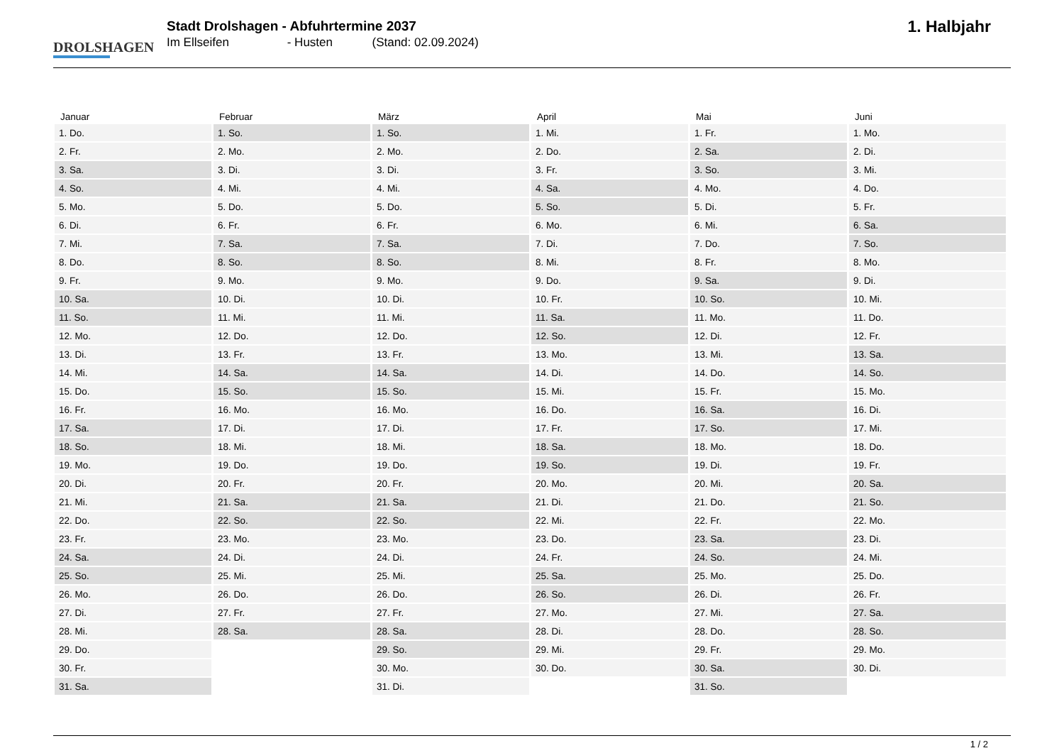DROLSHAGEN
Stadt Drolshagen - Abfuhrtermine 2037
Im Ellseifen - Husten (Stand: 02.09.2024)
1. Halbjahr
| Januar | Februar | März | April | Mai | Juni |
| --- | --- | --- | --- | --- | --- |
| 1. Do. | 1. So. | 1. So. | 1. Mi. | 1. Fr. | 1. Mo. |
| 2. Fr. | 2. Mo. | 2. Mo. | 2. Do. | 2. Sa. | 2. Di. |
| 3. Sa. | 3. Di. | 3. Di. | 3. Fr. | 3. So. | 3. Mi. |
| 4. So. | 4. Mi. | 4. Mi. | 4. Sa. | 4. Mo. | 4. Do. |
| 5. Mo. | 5. Do. | 5. Do. | 5. So. | 5. Di. | 5. Fr. |
| 6. Di. | 6. Fr. | 6. Fr. | 6. Mo. | 6. Mi. | 6. Sa. |
| 7. Mi. | 7. Sa. | 7. Sa. | 7. Di. | 7. Do. | 7. So. |
| 8. Do. | 8. So. | 8. So. | 8. Mi. | 8. Fr. | 8. Mo. |
| 9. Fr. | 9. Mo. | 9. Mo. | 9. Do. | 9. Sa. | 9. Di. |
| 10. Sa. | 10. Di. | 10. Di. | 10. Fr. | 10. So. | 10. Mi. |
| 11. So. | 11. Mi. | 11. Mi. | 11. Sa. | 11. Mo. | 11. Do. |
| 12. Mo. | 12. Do. | 12. Do. | 12. So. | 12. Di. | 12. Fr. |
| 13. Di. | 13. Fr. | 13. Fr. | 13. Mo. | 13. Mi. | 13. Sa. |
| 14. Mi. | 14. Sa. | 14. Sa. | 14. Di. | 14. Do. | 14. So. |
| 15. Do. | 15. So. | 15. So. | 15. Mi. | 15. Fr. | 15. Mo. |
| 16. Fr. | 16. Mo. | 16. Mo. | 16. Do. | 16. Sa. | 16. Di. |
| 17. Sa. | 17. Di. | 17. Di. | 17. Fr. | 17. So. | 17. Mi. |
| 18. So. | 18. Mi. | 18. Mi. | 18. Sa. | 18. Mo. | 18. Do. |
| 19. Mo. | 19. Do. | 19. Do. | 19. So. | 19. Di. | 19. Fr. |
| 20. Di. | 20. Fr. | 20. Fr. | 20. Mo. | 20. Mi. | 20. Sa. |
| 21. Mi. | 21. Sa. | 21. Sa. | 21. Di. | 21. Do. | 21. So. |
| 22. Do. | 22. So. | 22. So. | 22. Mi. | 22. Fr. | 22. Mo. |
| 23. Fr. | 23. Mo. | 23. Mo. | 23. Do. | 23. Sa. | 23. Di. |
| 24. Sa. | 24. Di. | 24. Di. | 24. Fr. | 24. So. | 24. Mi. |
| 25. So. | 25. Mi. | 25. Mi. | 25. Sa. | 25. Mo. | 25. Do. |
| 26. Mo. | 26. Do. | 26. Do. | 26. So. | 26. Di. | 26. Fr. |
| 27. Di. | 27. Fr. | 27. Fr. | 27. Mo. | 27. Mi. | 27. Sa. |
| 28. Mi. | 28. Sa. | 28. Sa. | 28. Di. | 28. Do. | 28. So. |
| 29. Do. | | 29. So. | 29. Mi. | 29. Fr. | 29. Mo. |
| 30. Fr. | | 30. Mo. | 30. Do. | 30. Sa. | 30. Di. |
| 31. Sa. | | 31. Di. | | 31. So. | |
1 / 2